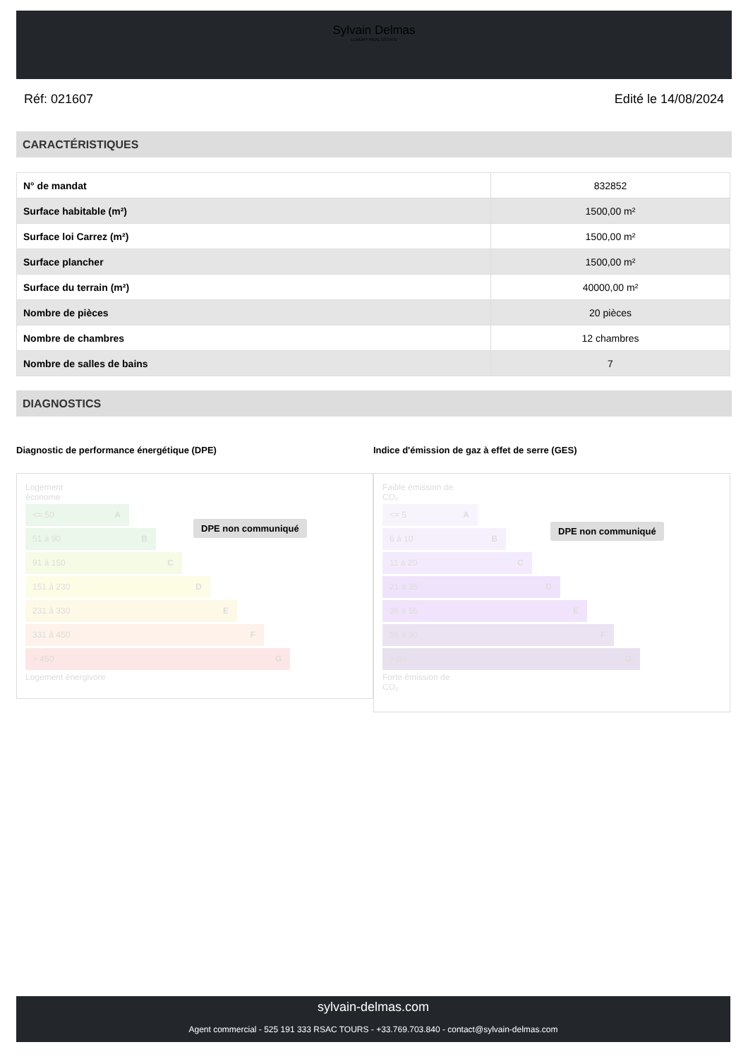Sylvain Delmas
LUXURY REAL ESTATE
Réf: 021607 Edité le 14/08/2024
CARACTÉRISTIQUES
| N° de mandat | 832852 |
| Surface habitable (m²) | 1500,00 m² |
| Surface loi Carrez (m²) | 1500,00 m² |
| Surface plancher | 1500,00 m² |
| Surface du terrain (m²) | 40000,00 m² |
| Nombre de pièces | 20 pièces |
| Nombre de chambres | 12 chambres |
| Nombre de salles de bains | 7 |
DIAGNOSTICS
Diagnostic de performance énergétique (DPE)
Logement
économe
<= 50 A
51 à 90 B
91 à 150 C
151 à 230 D
231 à 330 E
331 à 450 F
> 450 G
Logement énergivore
DPE non communiqué
Indice d'émission de gaz à effet de serre (GES)
Faible émission de
CO₂
<= 5 A
6 à 10 B
11 à 20 C
21 à 35 D
36 à 55 E
56 à 80 F
> 80 G
Forte émission de
CO₂
DPE non communiqué
sylvain-delmas.com
Agent commercial - 525 191 333 RSAC TOURS - +33.769.703.840 - contact@sylvain-delmas.com